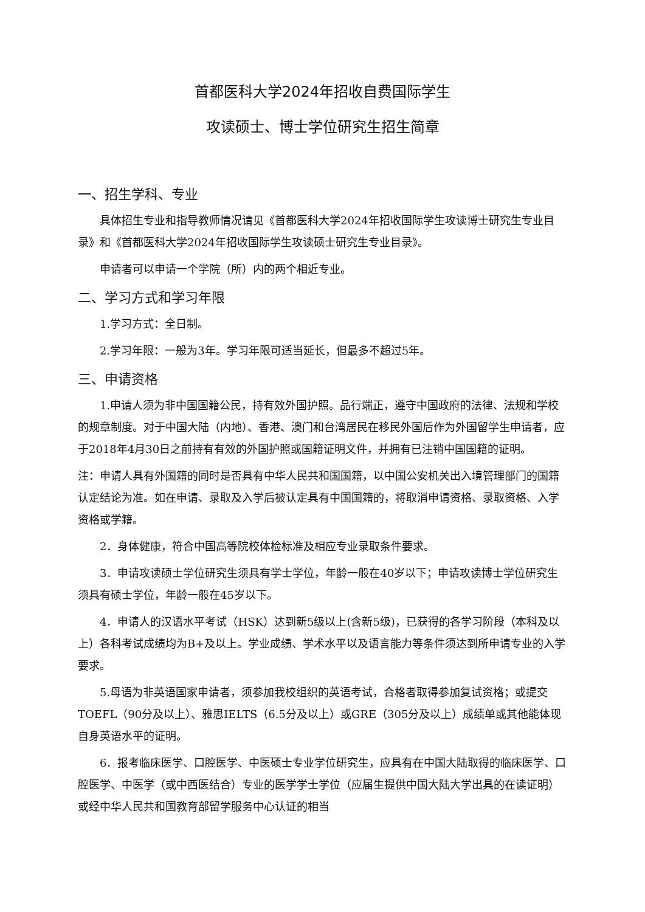首都医科大学2024年招收自费国际学生
攻读硕士、博士学位研究生招生简章
一、招生学科、专业
具体招生专业和指导教师情况请见《首都医科大学2024年招收国际学生攻读博士研究生专业目录》和《首都医科大学2024年招收国际学生攻读硕士研究生专业目录》。
申请者可以申请一个学院（所）内的两个相近专业。
二、学习方式和学习年限
1.学习方式：全日制。
2.学习年限：一般为3年。学习年限可适当延长，但最多不超过5年。
三、申请资格
1.申请人须为非中国国籍公民，持有效外国护照。品行端正，遵守中国政府的法律、法规和学校的规章制度。对于中国大陆（内地）、香港、澳门和台湾居民在移民外国后作为外国留学生申请者，应于2018年4月30日之前持有有效的外国护照或国籍证明文件，并拥有已注销中国国籍的证明。
注：申请人具有外国籍的同时是否具有中华人民共和国国籍，以中国公安机关出入境管理部门的国籍认定结论为准。如在申请、录取及入学后被认定具有中国国籍的，将取消申请资格、录取资格、入学资格或学籍。
2．身体健康，符合中国高等院校体检标准及相应专业录取条件要求。
3．申请攻读硕士学位研究生须具有学士学位，年龄一般在40岁以下；申请攻读博士学位研究生须具有硕士学位，年龄一般在45岁以下。
4．申请人的汉语水平考试（HSK）达到新5级以上(含新5级)，已获得的各学习阶段（本科及以上）各科考试成绩均为B+及以上。学业成绩、学术水平以及语言能力等条件须达到所申请专业的入学要求。
5.母语为非英语国家申请者，须参加我校组织的英语考试，合格者取得参加复试资格；或提交TOEFL（90分及以上）、雅思IELTS（6.5分及以上）或GRE（305分及以上）成绩单或其他能体现自身英语水平的证明。
6．报考临床医学、口腔医学、中医硕士专业学位研究生，应具有在中国大陆取得的临床医学、口腔医学、中医学（或中西医结合）专业的医学学士学位（应届生提供中国大陆大学出具的在读证明）或经中华人民共和国教育部留学服务中心认证的相当